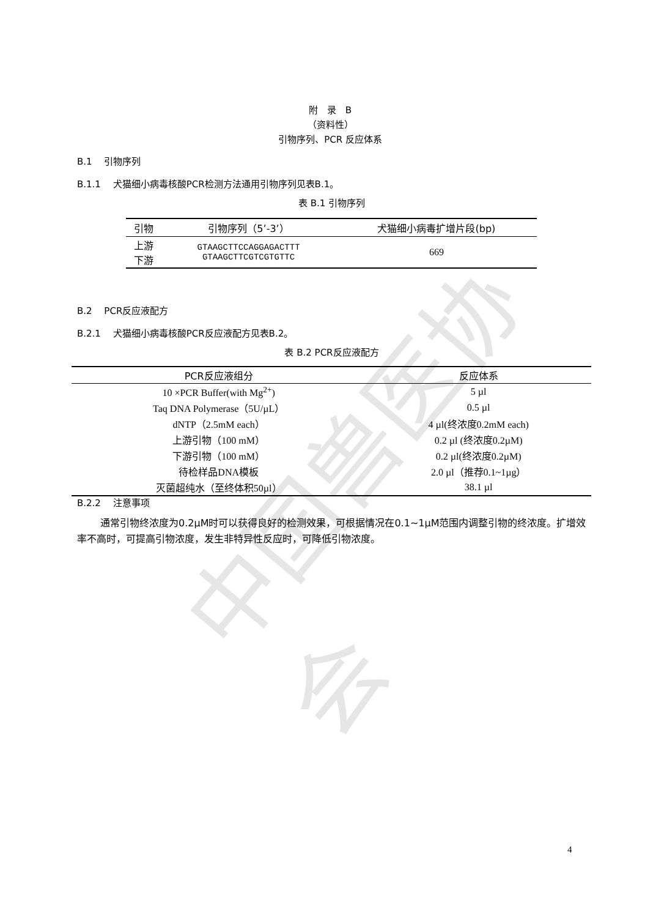中国兽医协会
附　录　B
（资料性）
引物序列、PCR 反应体系
B.1　 引物序列
B.1.1　 犬猫细小病毒核酸PCR检测方法通用引物序列见表B.1。
表 B.1 引物序列
| 引物 | 引物序列（5’-3’） | 犬猫细小病毒扩增片段(bp) |
| --- | --- | --- |
| 上游 下游 | GTAAGCTTCCAGGAGACTTT GTAAGCTTCGTCGTGTTC | 669 |
B.2　 PCR反应液配方
B.2.1　 犬猫细小病毒核酸PCR反应液配方见表B.2。
表 B.2 PCR反应液配方
| PCR反应液组分 | 反应体系 |
| --- | --- |
| 10 ×PCR Buffer(with Mg<sup>2+</sup>) | 5 µl |
| Taq DNA Polymerase（5U/µL） | 0.5 µl |
| dNTP（2.5mM each） | 4 µl(终浓度0.2mM each) |
| 上游引物（100 mM） | 0.2 µl (终浓度0.2µM) |
| 下游引物（100 mM） | 0.2 µl(终浓度0.2µM) |
| 待检样品DNA模板 | 2.0 µl（推荐0.1~1µg） |
| 灭菌超纯水（至终体积50µl） | 38.1 µl |
B.2.2　 注意事项
通常引物终浓度为0.2µM时可以获得良好的检测效果，可根据情况在0.1~1µM范围内调整引物的终浓度。扩增效率不高时，可提高引物浓度，发生非特异性反应时，可降低引物浓度。
4